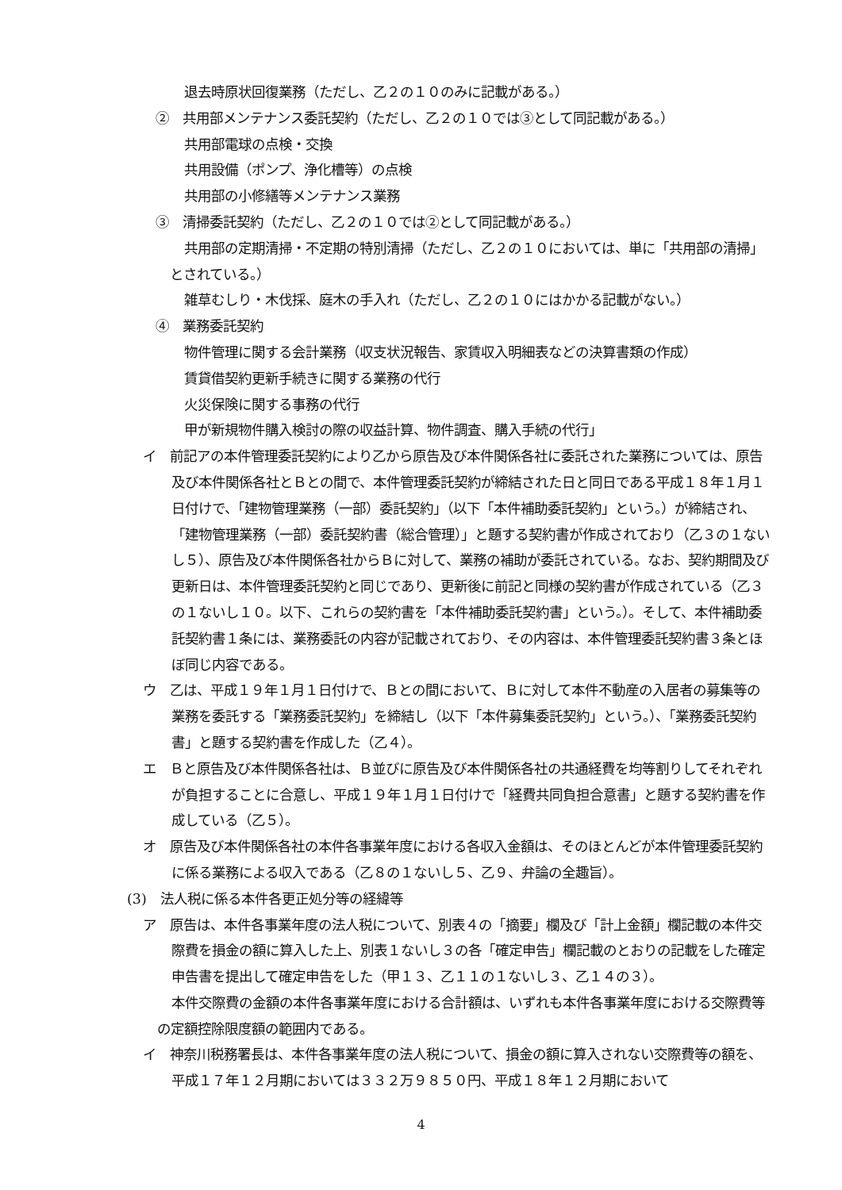退去時原状回復業務（ただし、乙２の１０のみに記載がある。）
②　共用部メンテナンス委託契約（ただし、乙２の１０では③として同記載がある。）
共用部電球の点検・交換
共用設備（ポンプ、浄化槽等）の点検
共用部の小修繕等メンテナンス業務
③　清掃委託契約（ただし、乙２の１０では②として同記載がある。）
共用部の定期清掃・不定期の特別清掃（ただし、乙２の１０においては、単に「共用部の清掃」とされている。）
雑草むしり・木伐採、庭木の手入れ（ただし、乙２の１０にはかかる記載がない。）
④　業務委託契約
物件管理に関する会計業務（収支状況報告、家賃収入明細表などの決算書類の作成）
賃貸借契約更新手続きに関する業務の代行
火災保険に関する事務の代行
甲が新規物件購入検討の際の収益計算、物件調査、購入手続の代行」
イ　前記アの本件管理委託契約により乙から原告及び本件関係各社に委託された業務については、原告及び本件関係各社とＢとの間で、本件管理委託契約が締結された日と同日である平成１８年１月１日付けで、「建物管理業務（一部）委託契約」（以下「本件補助委託契約」という。）が締結され、「建物管理業務（一部）委託契約書（総合管理）」と題する契約書が作成されており（乙３の１ないし５）、原告及び本件関係各社からＢに対して、業務の補助が委託されている。なお、契約期間及び更新日は、本件管理委託契約と同じであり、更新後に前記と同様の契約書が作成されている（乙３の１ないし１０。以下、これらの契約書を「本件補助委託契約書」という。）。そして、本件補助委託契約書１条には、業務委託の内容が記載されており、その内容は、本件管理委託契約書３条とほぼ同じ内容である。
ウ　乙は、平成１９年１月１日付けで、Ｂとの間において、Ｂに対して本件不動産の入居者の募集等の業務を委託する「業務委託契約」を締結し（以下「本件募集委託契約」という。）、「業務委託契約書」と題する契約書を作成した（乙４）。
エ　Ｂと原告及び本件関係各社は、Ｂ並びに原告及び本件関係各社の共通経費を均等割りしてそれぞれが負担することに合意し、平成１９年１月１日付けで「経費共同負担合意書」と題する契約書を作成している（乙５）。
オ　原告及び本件関係各社の本件各事業年度における各収入金額は、そのほとんどが本件管理委託契約に係る業務による収入である（乙８の１ないし５、乙９、弁論の全趣旨）。
(3)　法人税に係る本件各更正処分等の経緯等
ア　原告は、本件各事業年度の法人税について、別表４の「摘要」欄及び「計上金額」欄記載の本件交際費を損金の額に算入した上、別表１ないし３の各「確定申告」欄記載のとおりの記載をした確定申告書を提出して確定申告をした（甲１３、乙１１の１ないし３、乙１４の３）。
本件交際費の金額の本件各事業年度における合計額は、いずれも本件各事業年度における交際費等の定額控除限度額の範囲内である。
イ　神奈川税務署長は、本件各事業年度の法人税について、損金の額に算入されない交際費等の額を、平成１７年１２月期においては３３２万９８５０円、平成１８年１２月期において
4